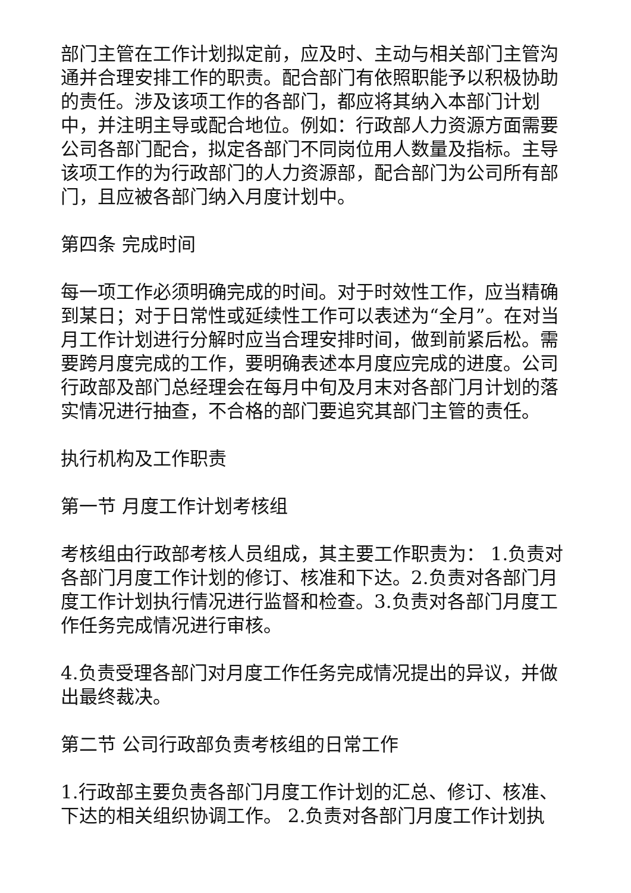部门主管在工作计划拟定前，应及时、主动与相关部门主管沟通并合理安排工作的职责。配合部门有依照职能予以积极协助的责任。涉及该项工作的各部门，都应将其纳入本部门计划中，并注明主导或配合地位。例如：行政部人力资源方面需要公司各部门配合，拟定各部门不同岗位用人数量及指标。主导该项工作的为行政部门的人力资源部，配合部门为公司所有部门，且应被各部门纳入月度计划中。
第四条 完成时间
每一项工作必须明确完成的时间。对于时效性工作，应当精确到某日；对于日常性或延续性工作可以表述为“全月”。在对当月工作计划进行分解时应当合理安排时间，做到前紧后松。需要跨月度完成的工作，要明确表述本月度应完成的进度。公司行政部及部门总经理会在每月中旬及月末对各部门月计划的落实情况进行抽查，不合格的部门要追究其部门主管的责任。
执行机构及工作职责
第一节 月度工作计划考核组
考核组由行政部考核人员组成，其主要工作职责为： 1.负责对各部门月度工作计划的修订、核准和下达。2.负责对各部门月度工作计划执行情况进行监督和检查。3.负责对各部门月度工作任务完成情况进行审核。
4.负责受理各部门对月度工作任务完成情况提出的异议，并做出最终裁决。
第二节 公司行政部负责考核组的日常工作
1.行政部主要负责各部门月度工作计划的汇总、修订、核准、下达的相关组织协调工作。 2.负责对各部门月度工作计划执